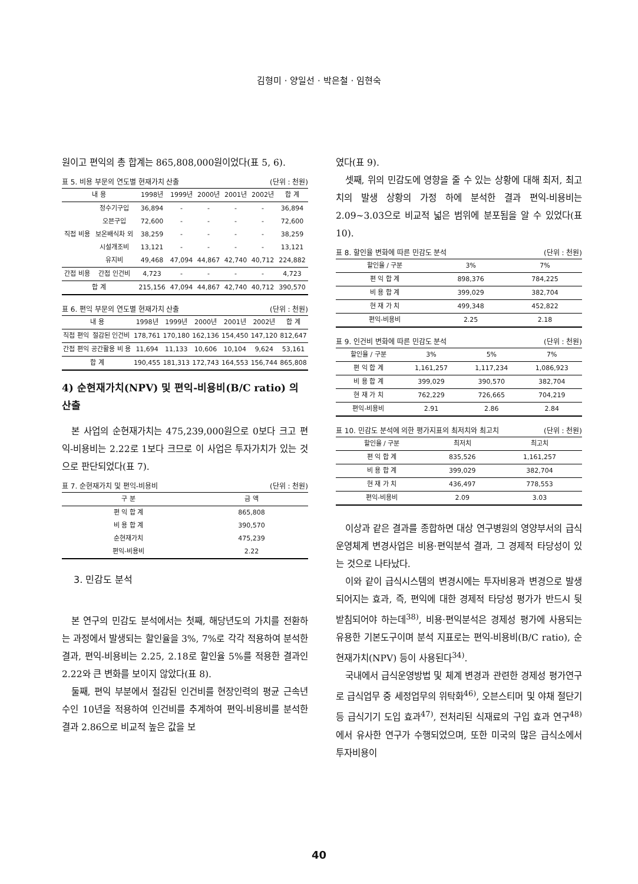김형미 · 양일선 · 박은철 · 임현숙
원이고 편익의 총 합계는 865,808,000원이었다(표 5, 6).
표 5. 비용 부문의 연도별 현재가치 산출 (단위 : 천원)
| 내 용 | | 1998년 | 1999년 | 2000년 | 2001년 | 2002년 | 합 계 |
| --- | --- | --- | --- | --- | --- | --- | --- |
| 직접 비용 | 정수기구입 | 36,894 | - | - | - | - | 36,894 |
| | 오븐구입 | 72,600 | - | - | - | - | 72,600 |
| | 보온배식차 외 | 38,259 | - | - | - | - | 38,259 |
| | 시설개조비 | 13,121 | - | - | - | - | 13,121 |
| | 유지비 | 49,468 | 47,094 | 44,867 | 42,740 | 40,712 | 224,882 |
| 간접 비용 | 간접 인건비 | 4,723 | - | - | - | - | 4,723 |
| 합 계 | | 215,156 | 47,094 | 44,867 | 42,740 | 40,712 | 390,570 |
표 6. 편익 부문의 연도별 현재가치 산출 (단위 : 천원)
| 내 용 | | 1998년 | 1999년 | 2000년 | 2001년 | 2002년 | 합 계 |
| --- | --- | --- | --- | --- | --- | --- | --- |
| 직접 편익 | 절감된 인건비 | 178,761 | 170,180 | 162,136 | 154,450 | 147,120 | 812,647 |
| 간접 편익 | 공간활용 비 용 | 11,694 | 11,133 | 10,606 | 10,104 | 9,624 | 53,161 |
| 합 계 | | 190,455 | 181,313 | 172,743 | 164,553 | 156,744 | 865,808 |
4) 순현재가치(NPV) 및 편익-비용비(B/C ratio) 의 산출
본 사업의 순현재가치는 475,239,000원으로 0보다 크고 편익-비용비는 2.22로 1보다 크므로 이 사업은 투자가치가 있는 것으로 판단되었다(표 7).
표 7. 순현재가치 및 편익-비용비 (단위 : 천원)
| 구 분 | 금 액 |
| --- | --- |
| 편 익 합 계 | 865,808 |
| 비 용 합 계 | 390,570 |
| 순현재가치 | 475,239 |
| 편익-비용비 | 2.22 |
3. 민감도 분석
본 연구의 민감도 분석에서는 첫째, 해당년도의 가치를 전환하는 과정에서 발생되는 할인율을 3%, 7%로 각각 적용하여 분석한 결과, 편익-비용비는 2.25, 2.18로 할인율 5%를 적용한 결과인 2.22와 큰 변화를 보이지 않았다(표 8).
둘째, 편익 부분에서 절감된 인건비를 현장인력의 평균 근속년수인 10년을 적용하여 인건비를 추계하여 편익-비용비를 분석한 결과 2.86으로 비교적 높은 값을 보
였다(표 9).
셋째, 위의 민감도에 영향을 줄 수 있는 상황에 대해 최저, 최고치의 발생 상황의 가정 하에 분석한 결과 편익-비용비는 2.09~3.03으로 비교적 넓은 범위에 분포됨을 알 수 있었다(표 10).
표 8. 할인율 변화에 따른 민감도 분석 (단위 : 천원)
| 할인율 / 구분 | 3% | 7% |
| --- | --- | --- |
| 편 익 합 계 | 898,376 | 784,225 |
| 비 용 합 계 | 399,029 | 382,704 |
| 현 재 가 치 | 499,348 | 452,822 |
| 편익-비용비 | 2.25 | 2.18 |
표 9. 인건비 변화에 따른 민감도 분석 (단위 : 천원)
| 할인율 / 구분 | 3% | 5% | 7% |
| --- | --- | --- | --- |
| 편 익 합 계 | 1,161,257 | 1,117,234 | 1,086,923 |
| 비 용 합 계 | 399,029 | 390,570 | 382,704 |
| 현 재 가 치 | 762,229 | 726,665 | 704,219 |
| 편익-비용비 | 2.91 | 2.86 | 2.84 |
표 10. 민감도 분석에 의한 평가지표의 최저치와 최고치 (단위 : 천원)
| 할인율 / 구분 | 최저치 | 최고치 |
| --- | --- | --- |
| 편 익 합 계 | 835,526 | 1,161,257 |
| 비 용 합 계 | 399,029 | 382,704 |
| 현 재 가 치 | 436,497 | 778,553 |
| 편익-비용비 | 2.09 | 3.03 |
이상과 같은 결과를 종합하면 대상 연구병원의 영양부서의 급식운영체계 변경사업은 비용·편익분석 결과, 그 경제적 타당성이 있는 것으로 나타났다.
이와 같이 급식시스템의 변경시에는 투자비용과 변경으로 발생되어지는 효과, 즉, 편익에 대한 경제적 타당성 평가가 반드시 뒷받침되어야 하는데<sup>38)</sup>, 비용·편익분석은 경제성 평가에 사용되는 유용한 기본도구이며 분석 지표로는 편익-비용비(B/C ratio), 순현재가치(NPV) 등이 사용된다<sup>34)</sup>.
국내에서 급식운영방법 및 체계 변경과 관련한 경제성 평가연구로 급식업무 중 세정업무의 위탁화<sup>46)</sup>, 오븐스티머 및 야채 절단기 등 급식기기 도입 효과<sup>47)</sup>, 전처리된 식재료의 구입 효과 연구<sup>48)</sup>에서 유사한 연구가 수행되었으며, 또한 미국의 많은 급식소에서 투자비용이
40